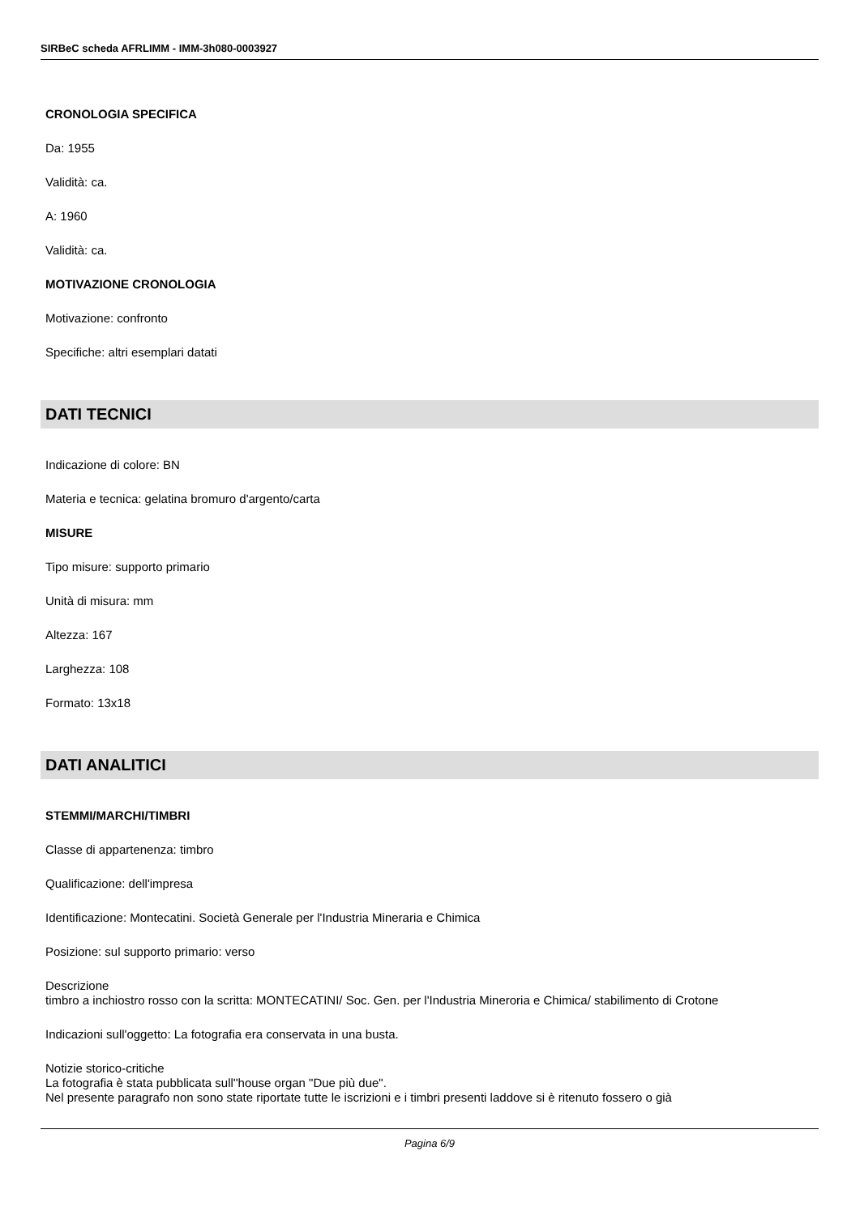SIRBeC scheda AFRLIMM - IMM-3h080-0003927
CRONOLOGIA SPECIFICA
Da: 1955
Validità: ca.
A: 1960
Validità: ca.
MOTIVAZIONE CRONOLOGIA
Motivazione: confronto
Specifiche: altri esemplari datati
DATI TECNICI
Indicazione di colore: BN
Materia e tecnica: gelatina bromuro d'argento/carta
MISURE
Tipo misure: supporto primario
Unità di misura: mm
Altezza: 167
Larghezza: 108
Formato: 13x18
DATI ANALITICI
STEMMI/MARCHI/TIMBRI
Classe di appartenenza: timbro
Qualificazione: dell'impresa
Identificazione: Montecatini. Società Generale per l'Industria Mineraria e Chimica
Posizione: sul supporto primario: verso
Descrizione
timbro a inchiostro rosso con la scritta: MONTECATINI/ Soc. Gen. per l'Industria Mineroria e Chimica/ stabilimento di Crotone
Indicazioni sull'oggetto: La fotografia era conservata in una busta.
Notizie storico-critiche
La fotografia è stata pubblicata sull''house organ "Due più due".
Nel presente paragrafo non sono state riportate tutte le iscrizioni e i timbri presenti laddove si è ritenuto fossero o già
Pagina 6/9